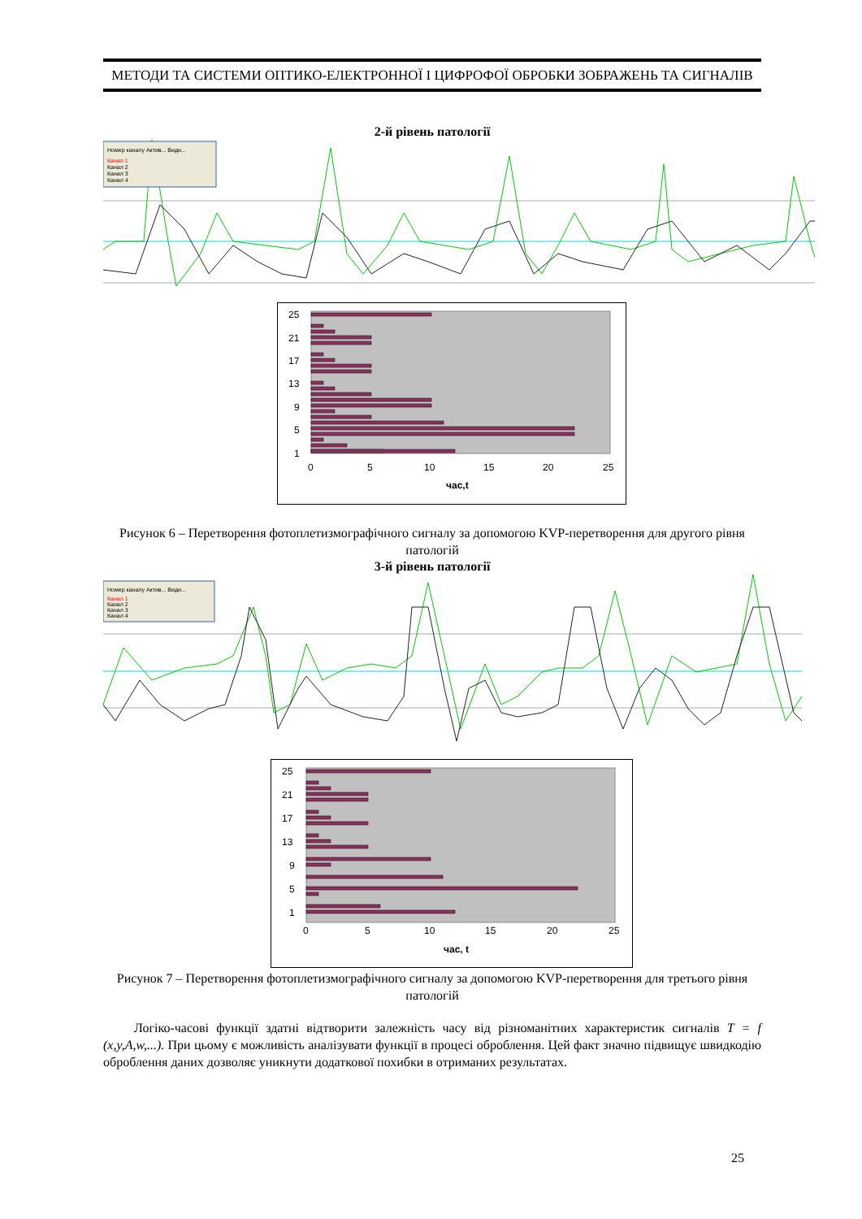МЕТОДИ ТА СИСТЕМИ ОПТИКО-ЕЛЕКТРОННОЇ І ЦИФРОФОЇ ОБРОБКИ ЗОБРАЖЕНЬ ТА СИГНАЛІВ
2-й рівень патології
Номер каналу Актив... Види...
Канал 1
Канал 2
Канал 3
Канал 4
25
21
17
13
9
5
1
0
5
10
15
20
25
час,t
Рисунок 6 – Перетворення фотоплетизмографічного сигналу за допомогою KVP-перетворення для другого рівня патологій
3-й рівень патології
Номер каналу Актив... Види...
Канал 1
Канал 2
Канал 3
Канал 4
25
21
17
13
9
5
1
0
5
10
15
20
25
час, t
Рисунок 7 – Перетворення фотоплетизмографічного сигналу за допомогою KVP-перетворення для третього рівня патологій
Логіко-часові функції здатні відтворити залежність часу від різноманітних характеристик сигналів T = f (x,y,A,w,...). При цьому є можливість аналізувати функції в процесі оброблення. Цей факт значно підвищує швидкодію оброблення даних дозволяє уникнути додаткової похибки в отриманих результатах.
25